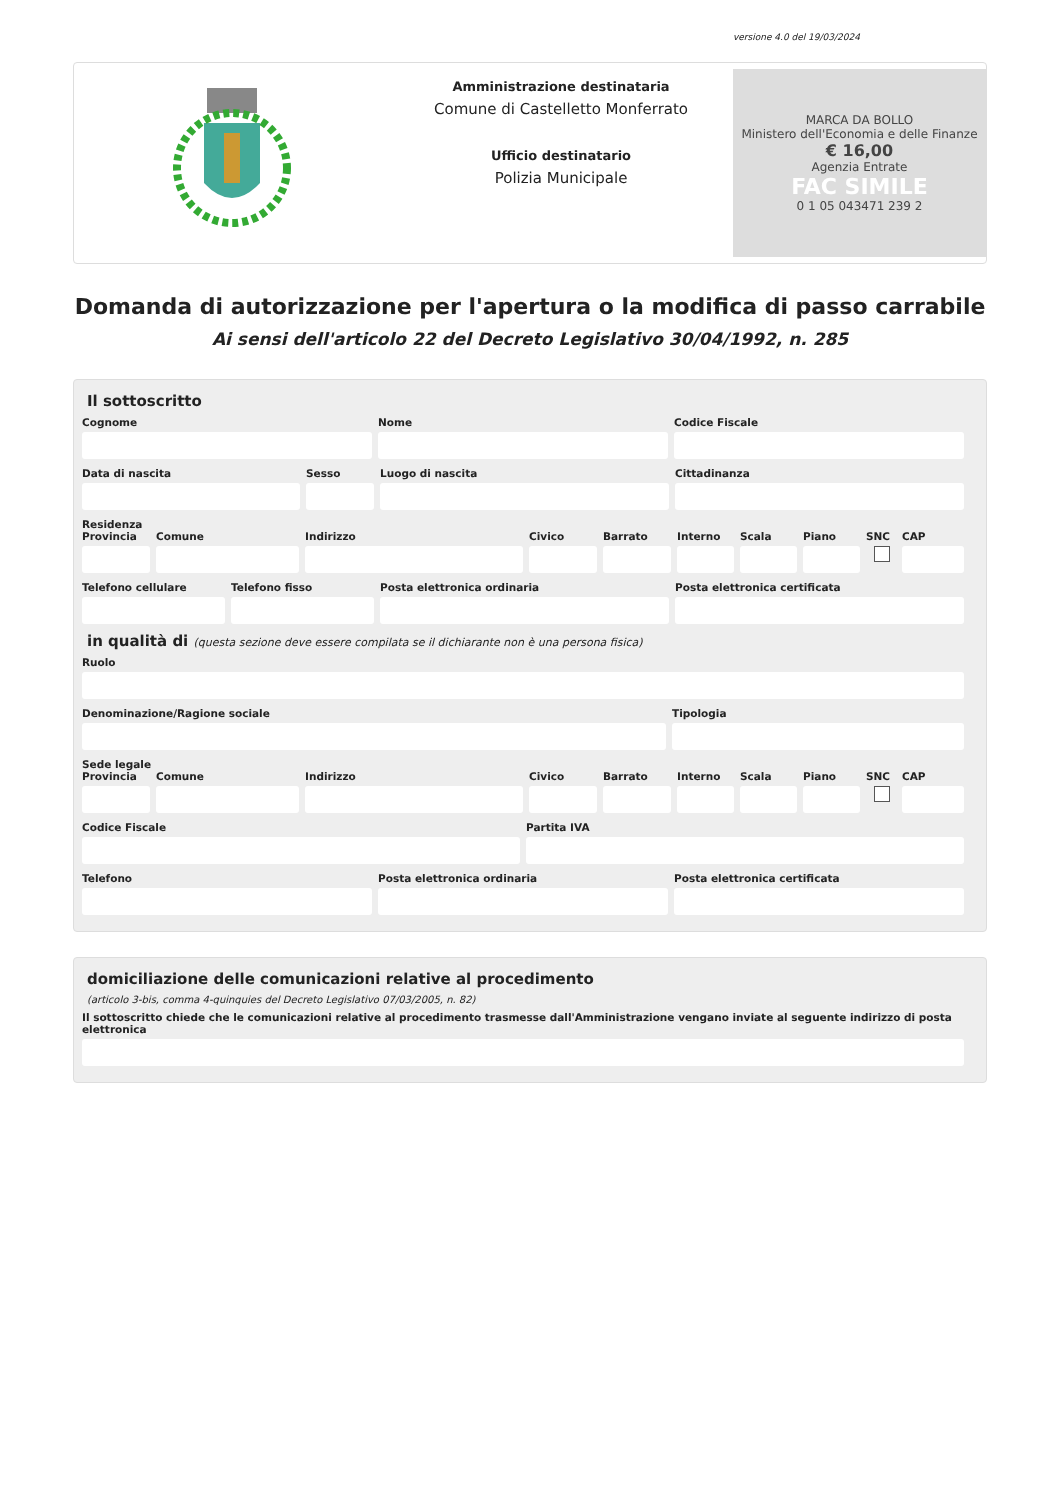versione 4.0 del 19/03/2024
Amministrazione destinataria
Comune di Castelletto Monferrato
Ufficio destinatario
Polizia Municipale
MARCA DA BOLLO
Ministero dell'Economia e delle Finanze
€ 16,00
Agenzia Entrate
FAC SIMILE
0 1 05 043471 239 2
Domanda di autorizzazione per l'apertura o la modifica di passo carrabile
Ai sensi dell'articolo 22 del Decreto Legislativo 30/04/1992, n. 285
Il sottoscritto
Cognome Nome Codice Fiscale
Data di nascita Sesso Luogo di nascita Cittadinanza
Residenza
Provincia Comune Indirizzo Civico Barrato Interno Scala Piano SNC CAP
Telefono cellulare Telefono fisso Posta elettronica ordinaria Posta elettronica certificata
in qualità di (questa sezione deve essere compilata se il dichiarante non è una persona fisica)
Ruolo
Denominazione/Ragione sociale Tipologia
Sede legale
Provincia Comune Indirizzo Civico Barrato Interno Scala Piano SNC CAP
Codice Fiscale Partita IVA
Telefono Posta elettronica ordinaria Posta elettronica certificata
domiciliazione delle comunicazioni relative al procedimento
(articolo 3-bis, comma 4-quinquies del Decreto Legislativo 07/03/2005, n. 82)
Il sottoscritto chiede che le comunicazioni relative al procedimento trasmesse dall'Amministrazione vengano inviate al seguente indirizzo di posta elettronica